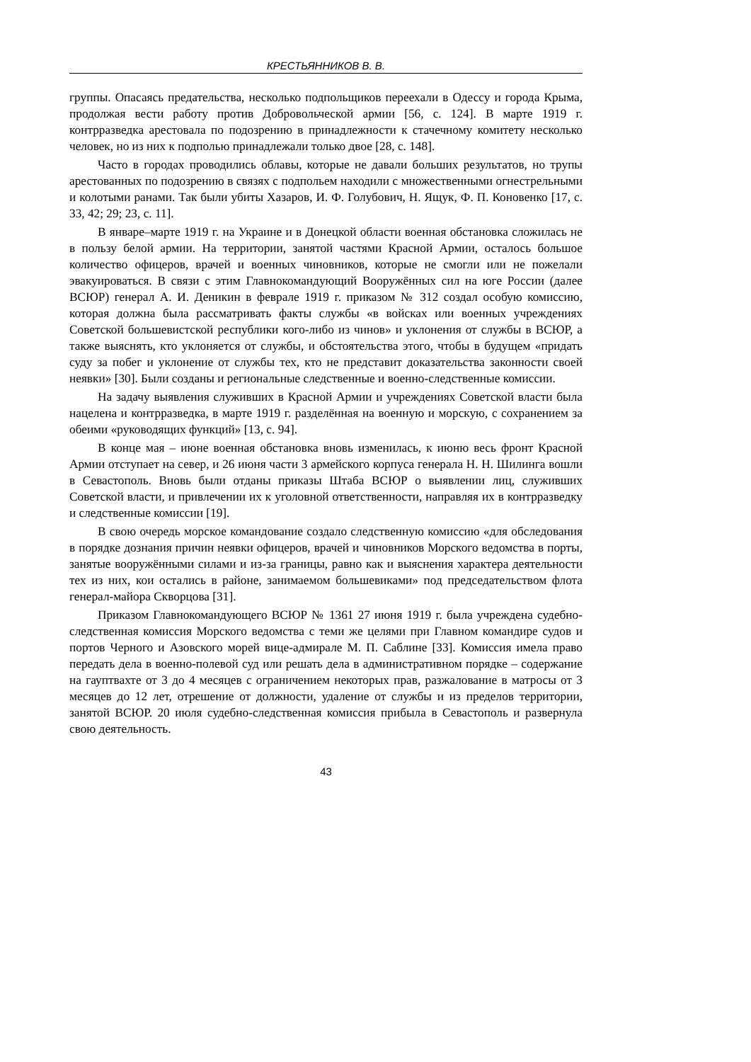КРЕСТЬЯННИКОВ В. В.
группы. Опасаясь предательства, несколько подпольщиков переехали в Одессу и города Крыма, продолжая вести работу против Добровольческой армии [56, с. 124]. В марте 1919 г. контрразведка арестовала по подозрению в принадлежности к стачечному комитету несколько человек, но из них к подполью принадлежали только двое [28, с. 148].
Часто в городах проводились облавы, которые не давали больших результатов, но трупы арестованных по подозрению в связях с подпольем находили с множественными огнестрельными и колотыми ранами. Так были убиты Хазаров, И. Ф. Голубович, Н. Ящук, Ф. П. Коновенко [17, с. 33, 42; 29; 23, с. 11].
В январе–марте 1919 г. на Украине и в Донецкой области военная обстановка сложилась не в пользу белой армии. На территории, занятой частями Красной Армии, осталось большое количество офицеров, врачей и военных чиновников, которые не смогли или не пожелали эвакуироваться. В связи с этим Главнокомандующий Вооружённых сил на юге России (далее ВСЮР) генерал А. И. Деникин в феврале 1919 г. приказом № 312 создал особую комиссию, которая должна была рассматривать факты службы «в войсках или военных учреждениях Советской большевистской республики кого-либо из чинов» и уклонения от службы в ВСЮР, а также выяснять, кто уклоняется от службы, и обстоятельства этого, чтобы в будущем «придать суду за побег и уклонение от службы тех, кто не представит доказательства законности своей неявки» [30]. Были созданы и региональные следственные и военно-следственные комиссии.
На задачу выявления служивших в Красной Армии и учреждениях Советской власти была нацелена и контрразведка, в марте 1919 г. разделённая на военную и морскую, с сохранением за обеими «руководящих функций» [13, с. 94].
В конце мая – июне военная обстановка вновь изменилась, к июню весь фронт Красной Армии отступает на север, и 26 июня части 3 армейского корпуса генерала Н. Н. Шилинга вошли в Севастополь. Вновь были отданы приказы Штаба ВСЮР о выявлении лиц, служивших Советской власти, и привлечении их к уголовной ответственности, направляя их в контрразведку и следственные комиссии [19].
В свою очередь морское командование создало следственную комиссию «для обследования в порядке дознания причин неявки офицеров, врачей и чиновников Морского ведомства в порты, занятые вооружёнными силами и из-за границы, равно как и выяснения характера деятельности тех из них, кои остались в районе, занимаемом большевиками» под председательством флота генерал-майора Скворцова [31].
Приказом Главнокомандующего ВСЮР № 1361 27 июня 1919 г. была учреждена судебно-следственная комиссия Морского ведомства с теми же целями при Главном командире судов и портов Черного и Азовского морей вице-адмирале М. П. Саблине [33]. Комиссия имела право передать дела в военно-полевой суд или решать дела в административном порядке – содержание на гауптвахте от 3 до 4 месяцев с ограничением некоторых прав, разжалование в матросы от 3 месяцев до 12 лет, отрешение от должности, удаление от службы и из пределов территории, занятой ВСЮР. 20 июля судебно-следственная комиссия прибыла в Севастополь и развернула свою деятельность.
43